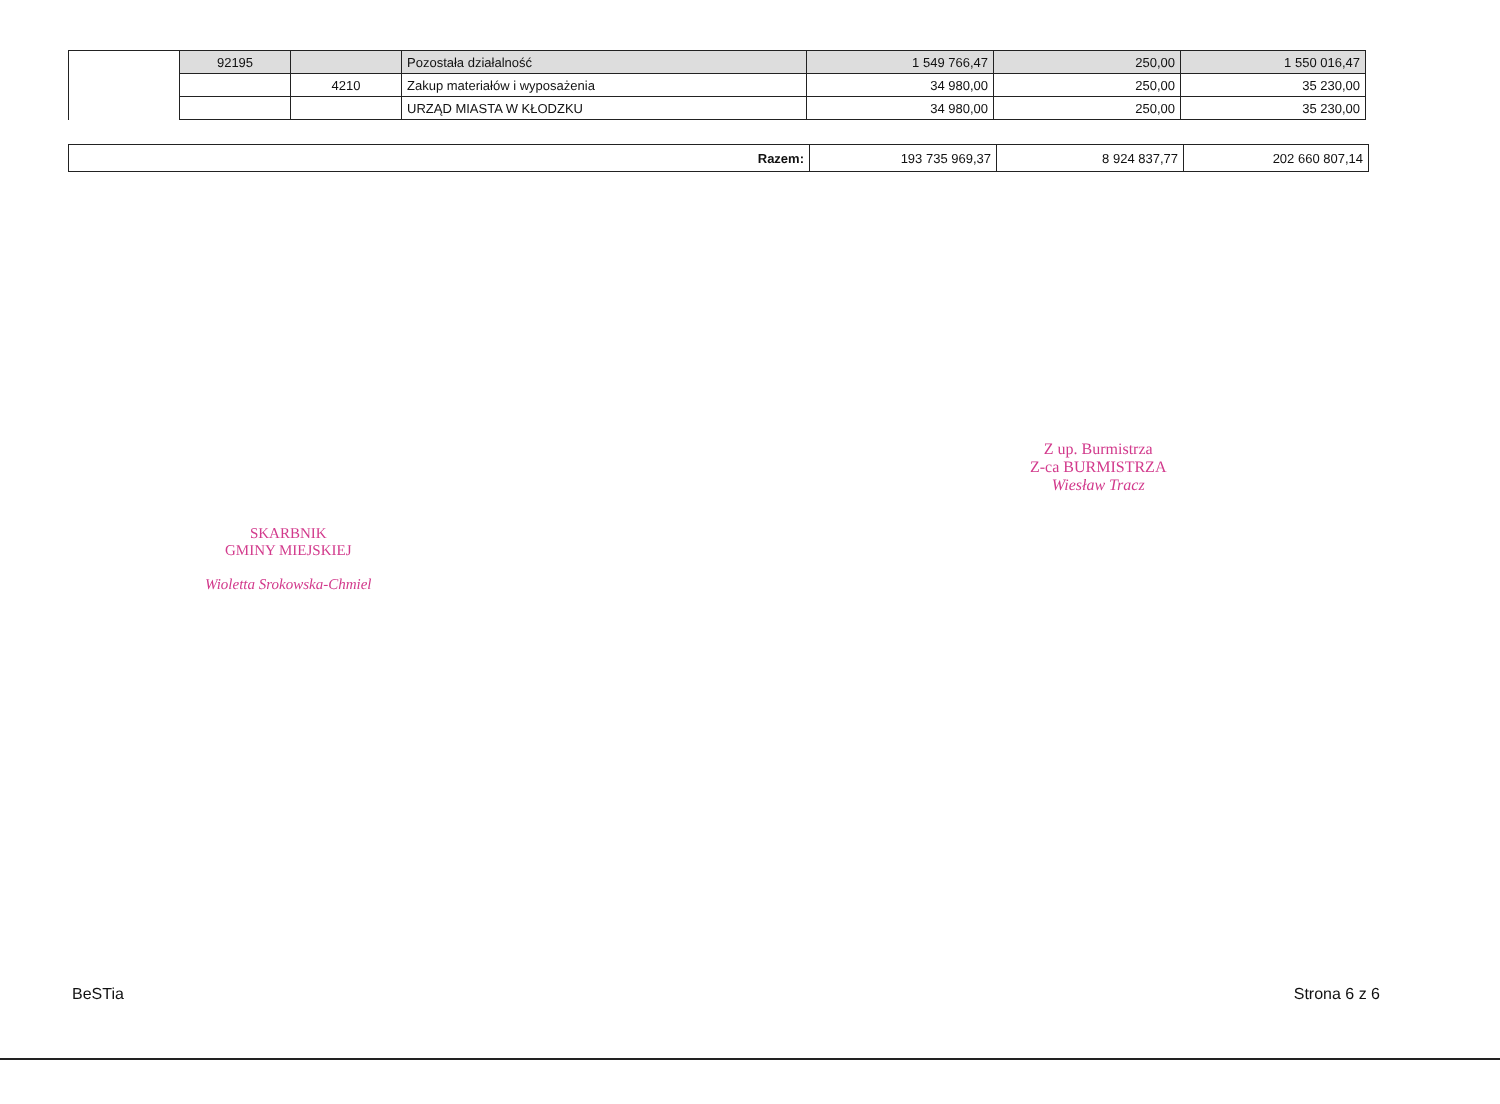| | 92195 | | Pozostała działalność | 1 549 766,47 | 250,00 | 1 550 016,47 |
| | | 4210 | Zakup materiałów i wyposażenia | 34 980,00 | 250,00 | 35 230,00 |
| | | | URZĄD MIASTA W KŁODZKU | 34 980,00 | 250,00 | 35 230,00 |
| Razem: | 193 735 969,37 | 8 924 837,77 | 202 660 807,14 |
Z up. Burmistrza
Z-ca BURMISTRZA
Wiesław Tracz
SKARBNIK
GMINY MIEJSKIEJ
Wioletta Srokowska-Chmiel
BeSTia Strona 6 z 6